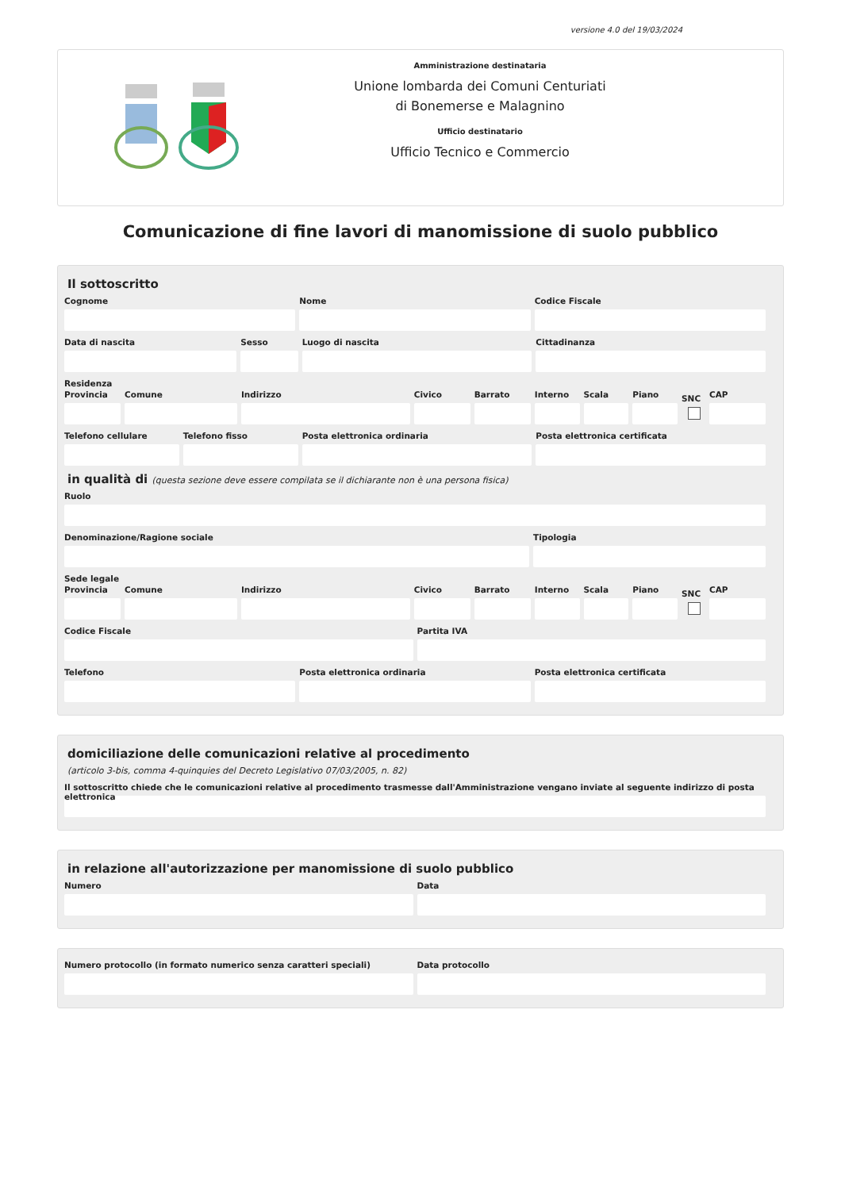versione 4.0 del 19/03/2024
Amministrazione destinataria
Unione lombarda dei Comuni Centuriati
di Bonemerse e Malagnino
Ufficio destinatario
Ufficio Tecnico e Commercio
Comunicazione di fine lavori di manomissione di suolo pubblico
Il sottoscritto
Cognome Nome Codice Fiscale
Data di nascita Sesso Luogo di nascita Cittadinanza
Residenza
Provincia Comune Indirizzo Civico Barrato Interno Scala Piano
SNC
CAP
Telefono cellulare Telefono fisso Posta elettronica ordinaria Posta elettronica certificata
in qualità di (questa sezione deve essere compilata se il dichiarante non è una persona fisica)
Ruolo
Denominazione/Ragione sociale Tipologia
Sede legale
Provincia Comune Indirizzo Civico Barrato Interno Scala Piano
SNC
CAP
Codice Fiscale Partita IVA
Telefono Posta elettronica ordinaria Posta elettronica certificata
domiciliazione delle comunicazioni relative al procedimento
(articolo 3-bis, comma 4-quinquies del Decreto Legislativo 07/03/2005, n. 82)
Il sottoscritto chiede che le comunicazioni relative al procedimento trasmesse dall'Amministrazione vengano inviate al seguente indirizzo di posta elettronica
in relazione all'autorizzazione per manomissione di suolo pubblico
Numero Data
Numero protocollo (in formato numerico senza caratteri speciali)
Data protocollo